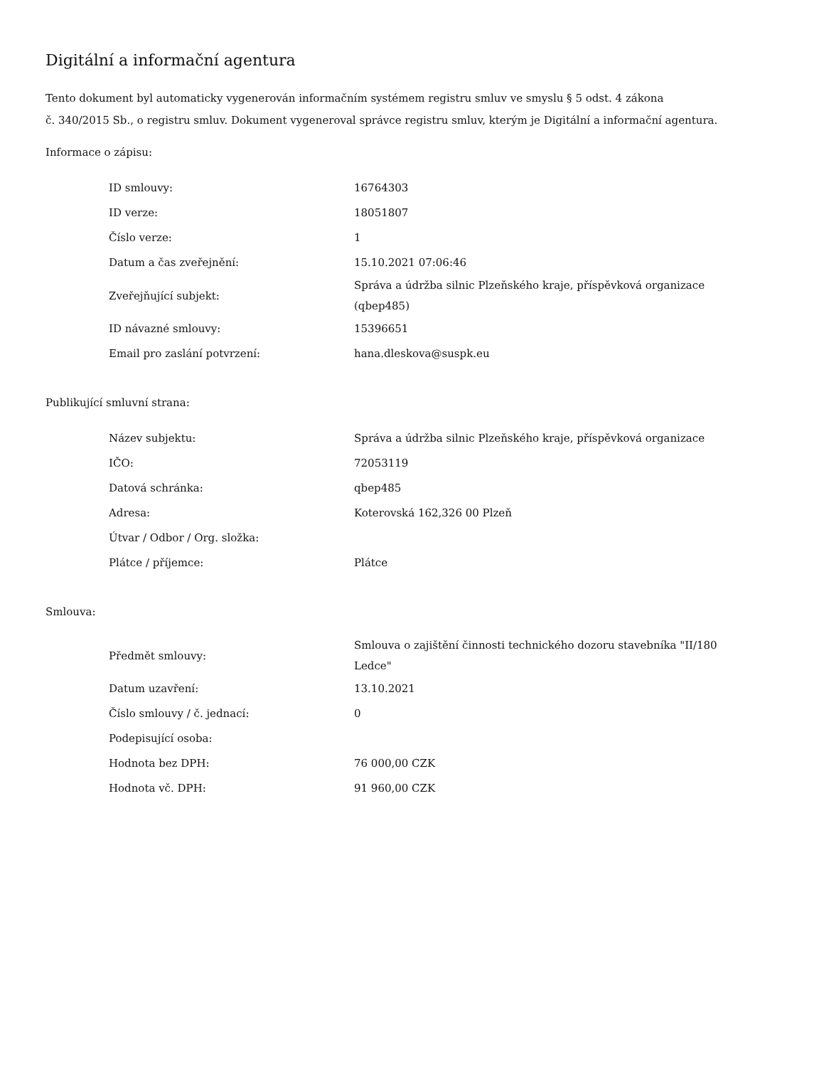Digitální a informační agentura
Tento dokument byl automaticky vygenerován informačním systémem registru smluv ve smyslu § 5 odst. 4 zákona
č. 340/2015 Sb., o registru smluv. Dokument vygeneroval správce registru smluv, kterým je Digitální a informační agentura.
Informace o zápisu:
| ID smlouvy: | 16764303 |
| ID verze: | 18051807 |
| Číslo verze: | 1 |
| Datum a čas zveřejnění: | 15.10.2021 07:06:46 |
| Zveřejňující subjekt: | Správa a údržba silnic Plzeňského kraje, příspěvková organizace (qbep485) |
| ID návazné smlouvy: | 15396651 |
| Email pro zaslání potvrzení: | hana.dleskova@suspk.eu |
Publikující smluvní strana:
| Název subjektu: | Správa a údržba silnic Plzeňského kraje, příspěvková organizace |
| IČO: | 72053119 |
| Datová schránka: | qbep485 |
| Adresa: | Koterovská 162,326 00 Plzeň |
| Útvar / Odbor / Org. složka: | |
| Plátce / příjemce: | Plátce |
Smlouva:
| Předmět smlouvy: | Smlouva o zajištění činnosti technického dozoru stavebníka "II/180 Ledce" |
| Datum uzavření: | 13.10.2021 |
| Číslo smlouvy / č. jednací: | 0 |
| Podepisující osoba: | |
| Hodnota bez DPH: | 76 000,00 CZK |
| Hodnota vč. DPH: | 91 960,00 CZK |